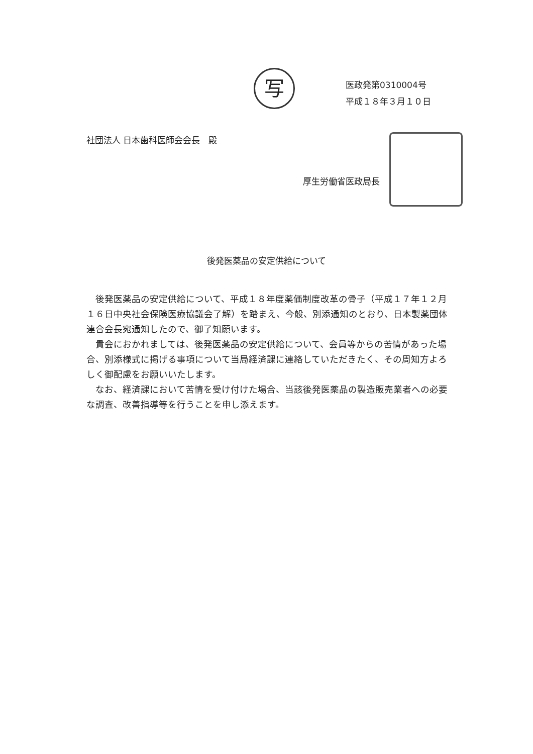写
医政発第0310004号
平成１８年３月１０日
社団法人 日本歯科医師会会長　殿
厚生労働省医政局長
後発医薬品の安定供給について
後発医薬品の安定供給について、平成１８年度薬価制度改革の骨子（平成１７年１２月１６日中央社会保険医療協議会了解）を踏まえ、今般、別添通知のとおり、日本製薬団体連合会長宛通知したので、御了知願います。
貴会におかれましては、後発医薬品の安定供給について、会員等からの苦情があった場合、別添様式に掲げる事項について当局経済課に連絡していただきたく、その周知方よろしく御配慮をお願いいたします。
なお、経済課において苦情を受け付けた場合、当該後発医薬品の製造販売業者への必要な調査、改善指導等を行うことを申し添えます。